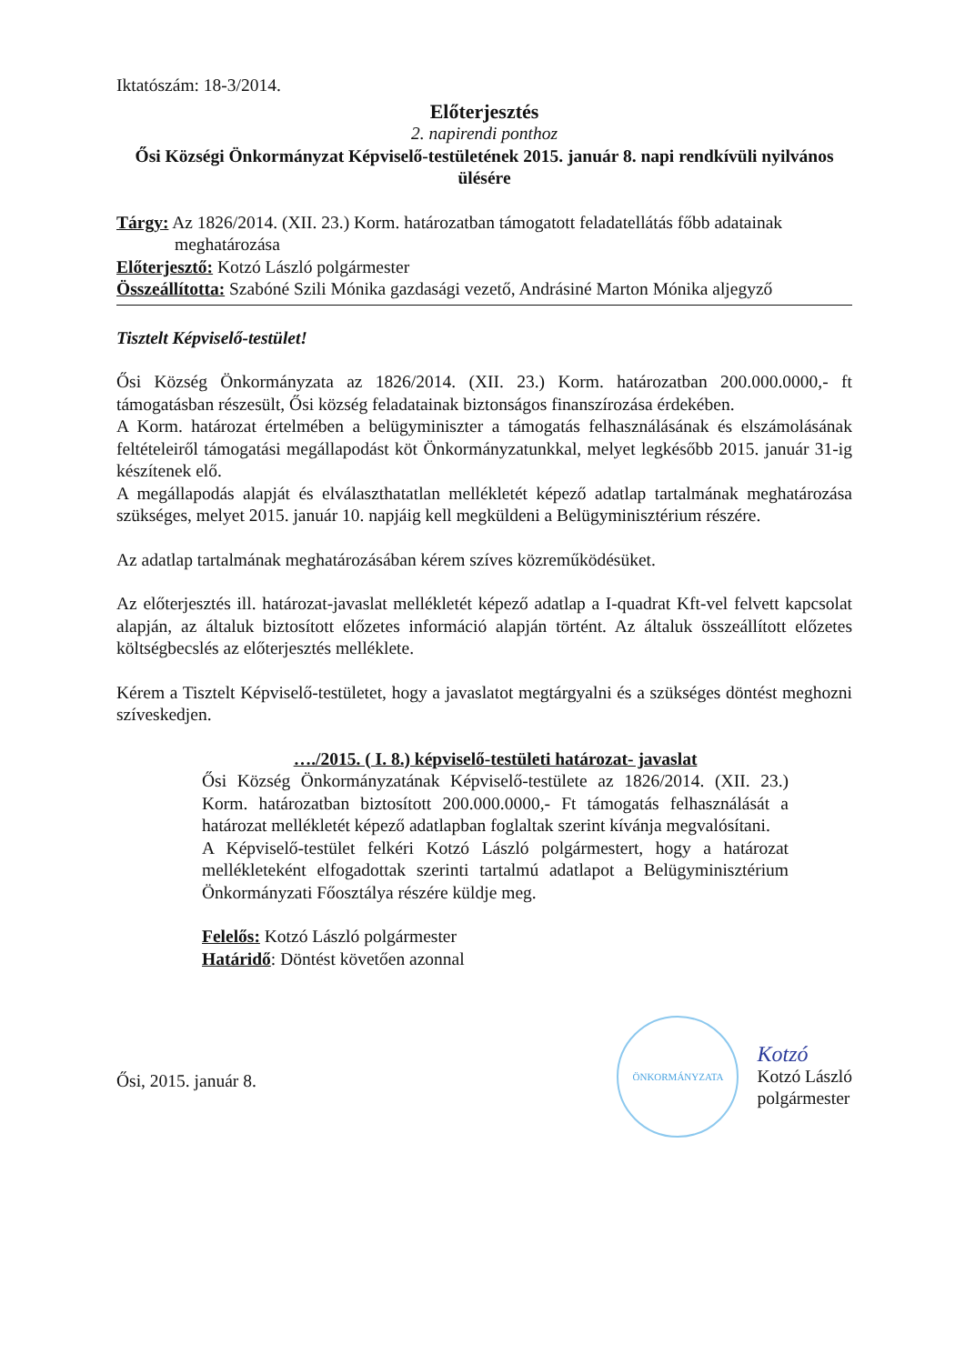Iktatószám: 18-3/2014.
Előterjesztés
2. napirendi ponthoz
Ősi Községi Önkormányzat Képviselő-testületének 2015. január 8. napi rendkívüli nyilvános ülésére
Tárgy: Az 1826/2014. (XII. 23.) Korm. határozatban támogatott feladatellátás főbb adatainak
meghatározása
Előterjesztő: Kotzó László polgármester
Összeállította: Szabóné Szili Mónika gazdasági vezető, Andrásiné Marton Mónika aljegyző
Tisztelt Képviselő-testület!
Ősi Község Önkormányzata az 1826/2014. (XII. 23.) Korm. határozatban 200.000.0000,- ft támogatásban részesült, Ősi község feladatainak biztonságos finanszírozása érdekében.
A Korm. határozat értelmében a belügyminiszter a támogatás felhasználásának és elszámolásának feltételeiről támogatási megállapodást köt Önkormányzatunkkal, melyet legkésőbb 2015. január 31-ig készítenek elő.
A megállapodás alapját és elválaszthatatlan mellékletét képező adatlap tartalmának meghatározása szükséges, melyet 2015. január 10. napjáig kell megküldeni a Belügyminisztérium részére.
Az adatlap tartalmának meghatározásában kérem szíves közreműködésüket.
Az előterjesztés ill. határozat-javaslat mellékletét képező adatlap a I-quadrat Kft-vel felvett kapcsolat alapján, az általuk biztosított előzetes információ alapján történt. Az általuk összeállított előzetes költségbecslés az előterjesztés melléklete.
Kérem a Tisztelt Képviselő-testületet, hogy a javaslatot megtárgyalni és a szükséges döntést meghozni szíveskedjen.
…./2015. ( I. 8.) képviselő-testületi határozat- javaslat
Ősi Község Önkormányzatának Képviselő-testülete az 1826/2014. (XII. 23.) Korm. határozatban biztosított 200.000.0000,- Ft támogatás felhasználását a határozat mellékletét képező adatlapban foglaltak szerint kívánja megvalósítani.
A Képviselő-testület felkéri Kotzó László polgármestert, hogy a határozat mellékleteként elfogadottak szerinti tartalmú adatlapot a Belügyminisztérium Önkormányzati Főosztálya részére küldje meg.
Felelős: Kotzó László polgármester
Határidő: Döntést követően azonnal
Ősi, 2015. január 8.
ÖNKORMÁNYZATA
Kotzó
Kotzó László
polgármester